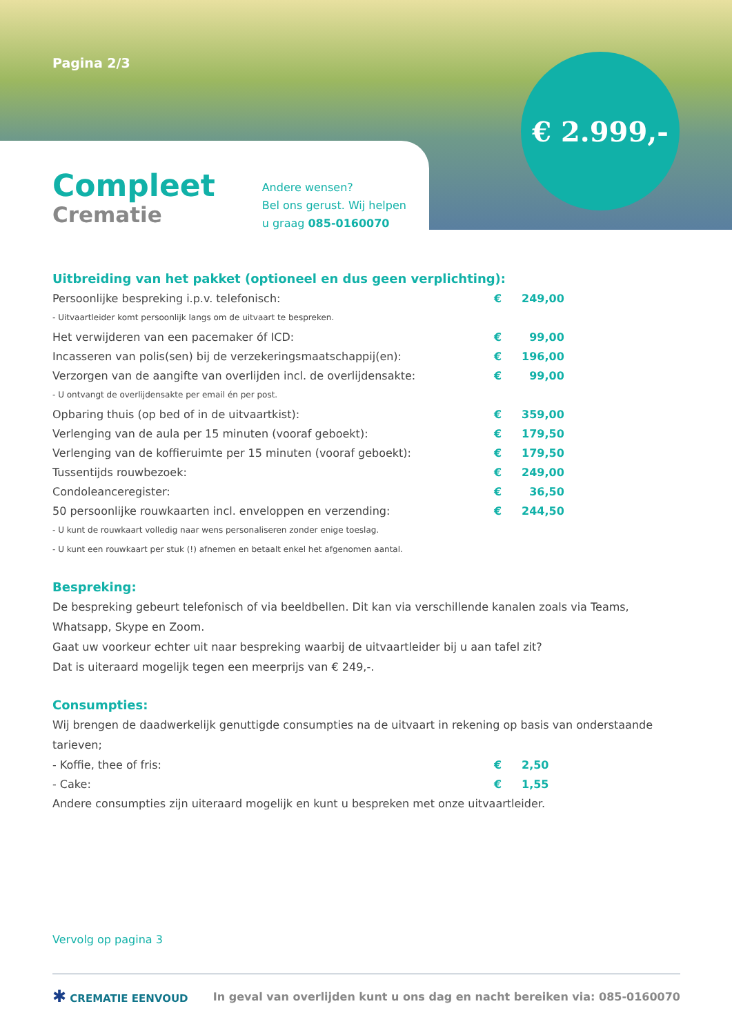Pagina 2/3 € 2.999,-
Compleet
Crematie
Andere wensen?
Bel ons gerust. Wij helpen
u graag 085-0160070
Uitbreiding van het pakket (optioneel en dus geen verplichting):
| Persoonlijke bespreking i.p.v. telefonisch: | € | 249,00 |
| - Uitvaartleider komt persoonlijk langs om de uitvaart te bespreken. | | |
| Het verwijderen van een pacemaker óf ICD: | € | 99,00 |
| Incasseren van polis(sen) bij de verzekeringsmaatschappij(en): | € | 196,00 |
| Verzorgen van de aangifte van overlijden incl. de overlijdensakte: | € | 99,00 |
| - U ontvangt de overlijdensakte per email én per post. | | |
| Opbaring thuis (op bed of in de uitvaartkist): | € | 359,00 |
| Verlenging van de aula per 15 minuten (vooraf geboekt): | € | 179,50 |
| Verlenging van de koffieruimte per 15 minuten (vooraf geboekt): | € | 179,50 |
| Tussentijds rouwbezoek: | € | 249,00 |
| Condoleanceregister: | € | 36,50 |
| 50 persoonlijke rouwkaarten incl. enveloppen en verzending: | € | 244,50 |
| - U kunt de rouwkaart volledig naar wens personaliseren zonder enige toeslag. | | |
| - U kunt een rouwkaart per stuk (!) afnemen en betaalt enkel het afgenomen aantal. | | |
Bespreking:
De bespreking gebeurt telefonisch of via beeldbellen. Dit kan via verschillende kanalen zoals via Teams, Whatsapp, Skype en Zoom.
Gaat uw voorkeur echter uit naar bespreking waarbij de uitvaartleider bij u aan tafel zit?
Dat is uiteraard mogelijk tegen een meerprijs van € 249,-.
Consumpties:
Wij brengen de daadwerkelijk genuttigde consumpties na de uitvaart in rekening op basis van onderstaande tarieven;
| - Koffie, thee of fris: | € | 2,50 |
| - Cake: | € | 1,55 |
Andere consumpties zijn uiteraard mogelijk en kunt u bespreken met onze uitvaartleider.
Vervolg op pagina 3
✱ CREMATIE EENVOUD
In geval van overlijden kunt u ons dag en nacht bereiken via: 085-0160070